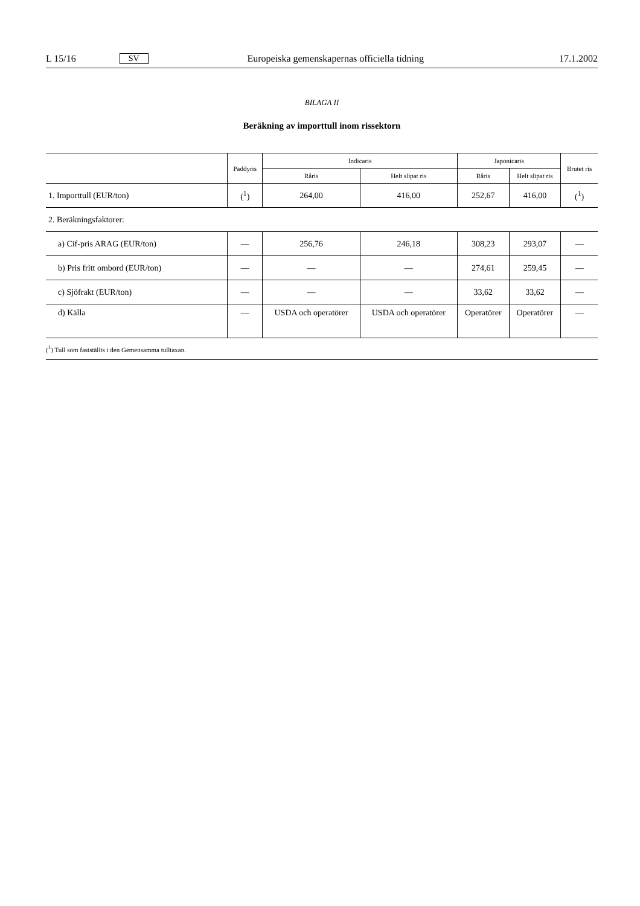L 15/16 SV Europeiska gemenskapernas officiella tidning 17.1.2002
BILAGA II
Beräkning av importtull inom rissektorn
| | Paddyris | Indicaris | | Japonicaris | | Brutet ris |
| --- | --- | --- | --- | --- | --- | --- |
| | | Råris | Helt slipat ris | Råris | Helt slipat ris | |
| 1. Importtull (EUR/ton) | (<sup>1</sup>) | 264,00 | 416,00 | 252,67 | 416,00 | (<sup>1</sup>) |
| 2. Beräkningsfaktorer: | | | | | | |
| a) Cif-pris ARAG (EUR/ton) | — | 256,76 | 246,18 | 308,23 | 293,07 | — |
| b) Pris fritt ombord (EUR/ton) | — | — | — | 274,61 | 259,45 | — |
| c) Sjöfrakt (EUR/ton) | — | — | — | 33,62 | 33,62 | — |
| d) Källa | — | USDA och operatörer | USDA och operatörer | Operatörer | Operatörer | — |
| (<sup>1</sup>) Tull som fastställts i den Gemensamma tulltaxan. | | | | | | |